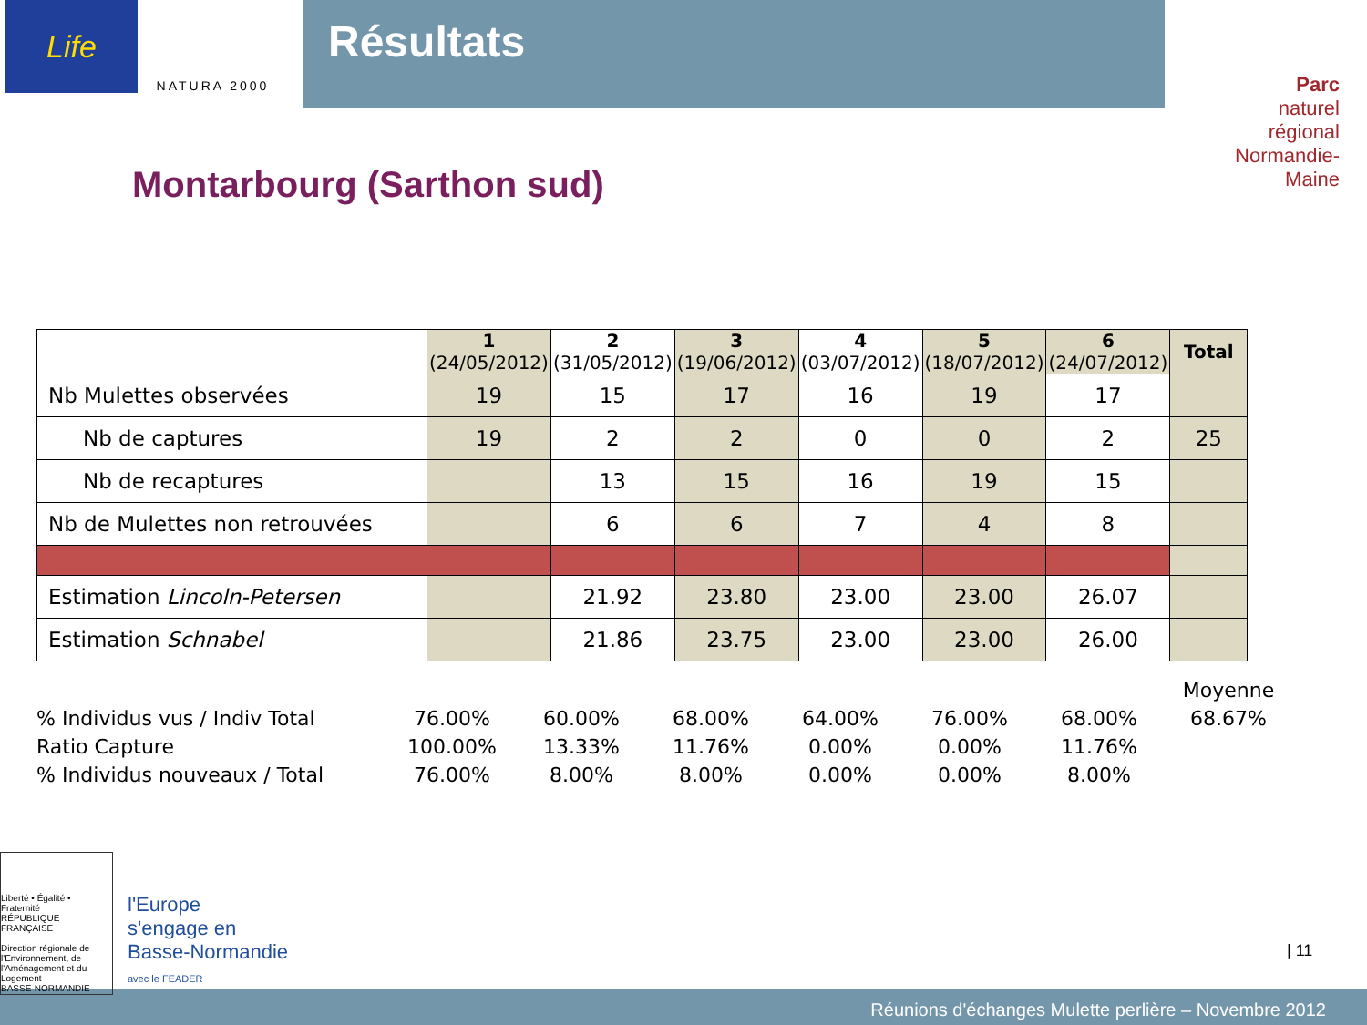Life
NATURA 2000
Résultats
Parc
naturel
régional
Normandie-Maine
Montarbourg (Sarthon sud)
| | 1 (24/05/2012) | 2 (31/05/2012) | 3 (19/06/2012) | 4 (03/07/2012) | 5 (18/07/2012) | 6 (24/07/2012) | Total |
| --- | --- | --- | --- | --- | --- | --- | --- |
| Nb Mulettes observées | 19 | 15 | 17 | 16 | 19 | 17 | |
| Nb de captures | 19 | 2 | 2 | 0 | 0 | 2 | 25 |
| Nb de recaptures | | 13 | 15 | 16 | 19 | 15 | |
| Nb de Mulettes non retrouvées | | 6 | 6 | 7 | 4 | 8 | |
| Estimation Lincoln-Petersen | | 21.92 | 23.80 | 23.00 | 23.00 | 26.07 | |
| Estimation Schnabel | | 21.86 | 23.75 | 23.00 | 23.00 | 26.00 | |
| | | | | | | | Moyenne |
| % Individus vus / Indiv Total | 76.00% | 60.00% | 68.00% | 64.00% | 76.00% | 68.00% | 68.67% |
| Ratio Capture | 100.00% | 13.33% | 11.76% | 0.00% | 0.00% | 11.76% | |
| % Individus nouveaux / Total | 76.00% | 8.00% | 8.00% | 0.00% | 0.00% | 8.00% | |
Liberté • Égalité • Fraternité
RÉPUBLIQUE FRANÇAISE
Direction régionale de l'Environnement, de l'Aménagement et du Logement
BASSE-NORMANDIE
l'Europe
s'engage en
Basse-Normandie
avec le FEADER
| 11
Réunions d'échanges Mulette perlière – Novembre 2012